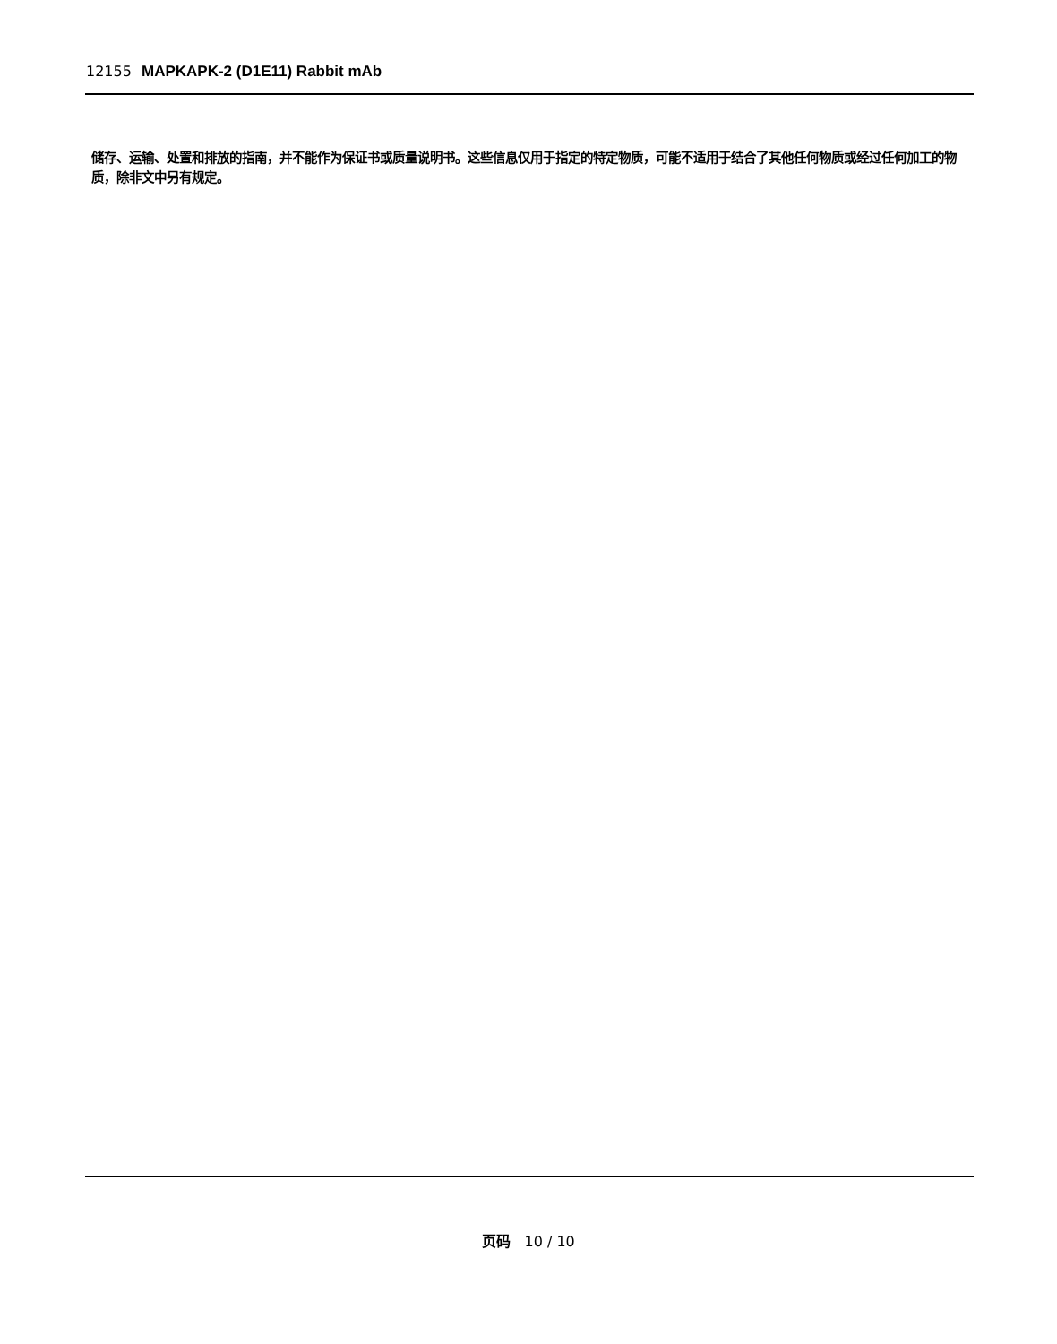12155 MAPKAPK-2 (D1E11) Rabbit mAb
储存、运输、处置和排放的指南，并不能作为保证书或质量说明书。这些信息仅用于指定的特定物质，可能不适用于结合了其他任何物质或经过任何加工的物质，除非文中另有规定。
页码 10 / 10